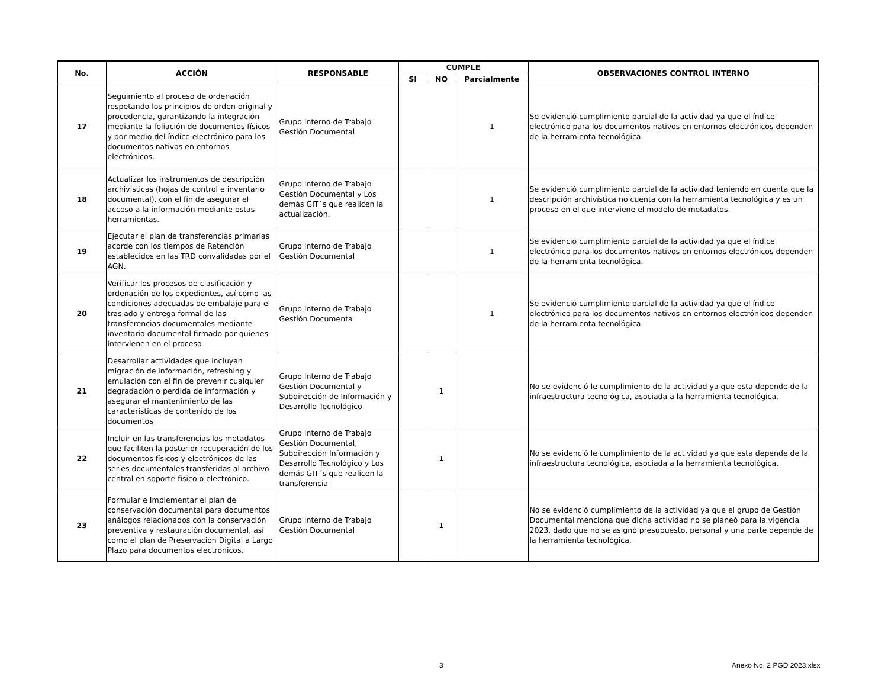| No. | ACCIÓN | RESPONSABLE | CUMPLE | | | OBSERVACIONES CONTROL INTERNO |
| --- | --- | --- | --- | --- | --- | --- |
| | | | SI | NO | Parcialmente | |
| 17 | Seguimiento al proceso de ordenación respetando los principios de orden original y procedencia, garantizando la integración mediante la foliación de documentos físicos y por medio del índice electrónico para los documentos nativos en entornos electrónicos. | Grupo Interno de Trabajo Gestión Documental | | | 1 | Se evidenció cumplimiento parcial de la actividad ya que el índice electrónico para los documentos nativos en entornos electrónicos dependen de la herramienta tecnológica. |
| 18 | Actualizar los instrumentos de descripción archivísticas (hojas de control e inventario documental), con el fin de asegurar el acceso a la información mediante estas herramientas. | Grupo Interno de Trabajo Gestión Documental y Los demás GIT´s que realicen la actualización. | | | 1 | Se evidenció cumplimiento parcial de la actividad teniendo en cuenta que la descripción archivística no cuenta con la herramienta tecnológica y es un proceso en el que interviene el modelo de metadatos. |
| 19 | Ejecutar el plan de transferencias primarias acorde con los tiempos de Retención establecidos en las TRD convalidadas por el AGN. | Grupo Interno de Trabajo Gestión Documental | | | 1 | Se evidenció cumplimiento parcial de la actividad ya que el índice electrónico para los documentos nativos en entornos electrónicos dependen de la herramienta tecnológica. |
| 20 | Verificar los procesos de clasificación y ordenación de los expedientes, así como las condiciones adecuadas de embalaje para el traslado y entrega formal de las transferencias documentales mediante inventario documental firmado por quienes intervienen en el proceso | Grupo Interno de Trabajo Gestión Documenta | | | 1 | Se evidenció cumplimiento parcial de la actividad ya que el índice electrónico para los documentos nativos en entornos electrónicos dependen de la herramienta tecnológica. |
| 21 | Desarrollar actividades que incluyan migración de información, refreshing y emulación con el fin de prevenir cualquier degradación o perdida de información y asegurar el mantenimiento de las características de contenido de los documentos | Grupo Interno de Trabajo Gestión Documental y Subdirección de Información y Desarrollo Tecnológico | | 1 | | No se evidenció le cumplimiento de la actividad ya que esta depende de la infraestructura tecnológica, asociada a la herramienta tecnológica. |
| 22 | Incluir en las transferencias los metadatos que faciliten la posterior recuperación de los documentos físicos y electrónicos de las series documentales transferidas al archivo central en soporte físico o electrónico. | Grupo Interno de Trabajo Gestión Documental, Subdirección Información y Desarrollo Tecnológico y Los demás GIT´s que realicen la transferencia | | 1 | | No se evidenció le cumplimiento de la actividad ya que esta depende de la infraestructura tecnológica, asociada a la herramienta tecnológica. |
| 23 | Formular e Implementar el plan de conservación documental para documentos análogos relacionados con la conservación preventiva y restauración documental, así como el plan de Preservación Digital a Largo Plazo para documentos electrónicos. | Grupo Interno de Trabajo Gestión Documental | | 1 | | No se evidenció cumplimiento de la actividad ya que el grupo de Gestión Documental menciona que dicha actividad no se planeó para la vigencia 2023, dado que no se asignó presupuesto, personal y una parte depende de la herramienta tecnológica. |
3 Anexo No. 2 PGD 2023.xlsx